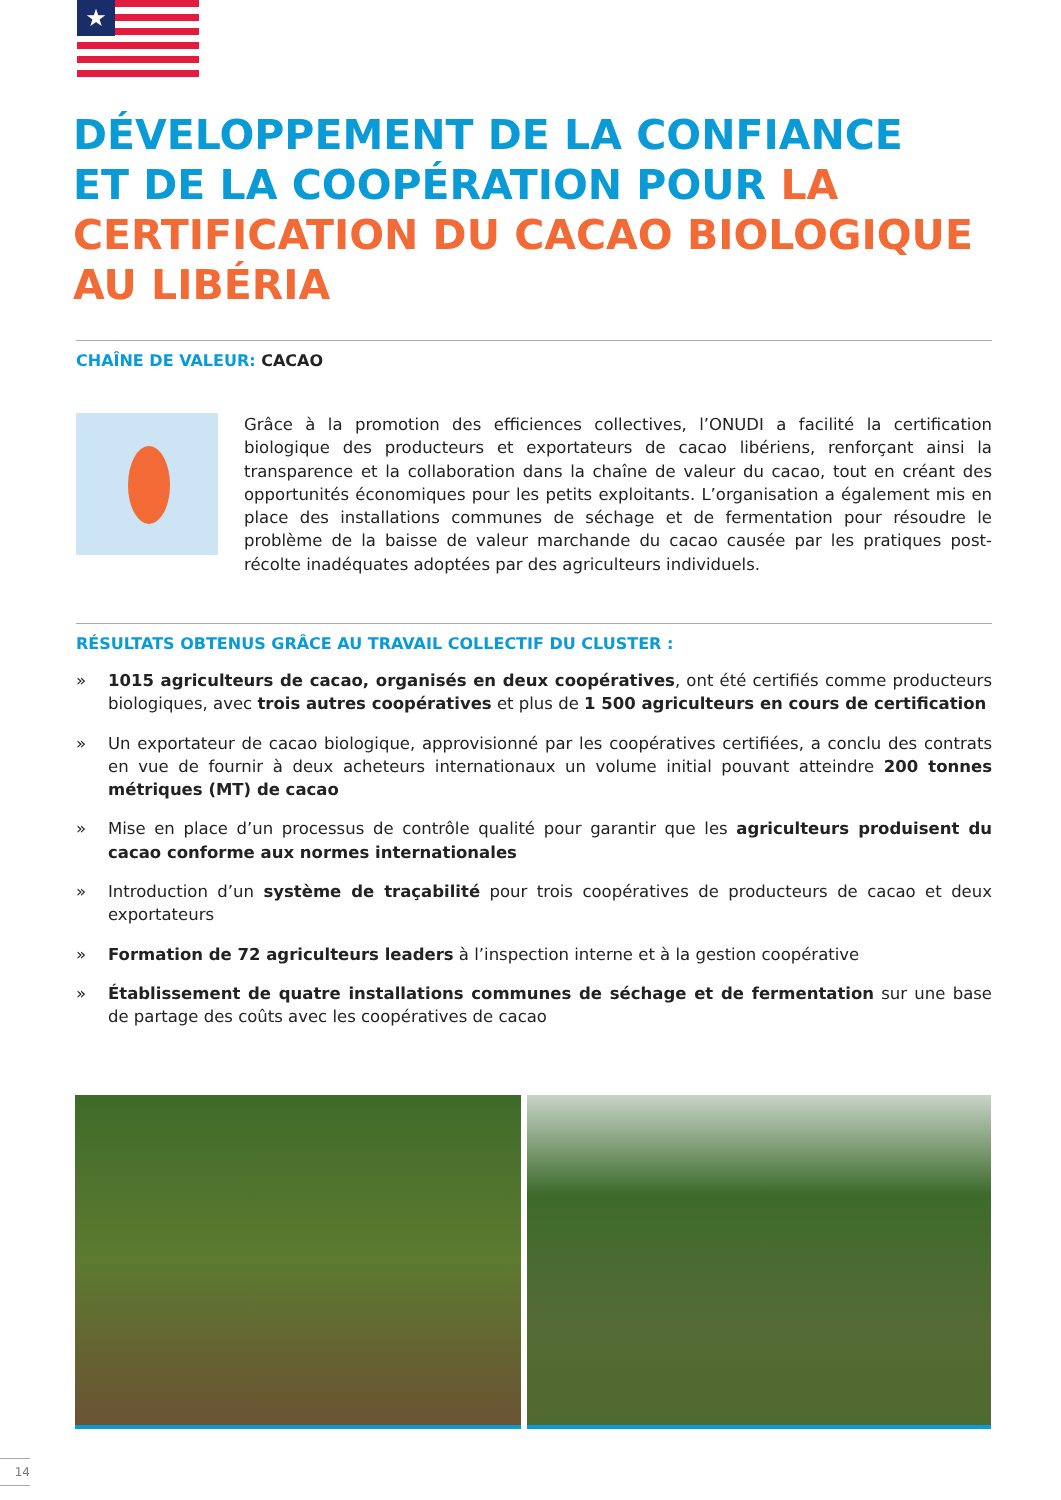★
DÉVELOPPEMENT DE LA CONFIANCE ET DE LA COOPÉRATION POUR LA CERTIFICATION DU CACAO BIOLOGIQUE AU LIBÉRIA
CHAÎNE DE VALEUR: CACAO
Grâce à la promotion des efficiences collectives, l’ONUDI a facilité la certification biologique des producteurs et exportateurs de cacao libériens, renforçant ainsi la transparence et la collaboration dans la chaîne de valeur du cacao, tout en créant des opportunités économiques pour les petits exploitants. L’organisation a également mis en place des installations communes de séchage et de fermentation pour résoudre le problème de la baisse de valeur marchande du cacao causée par les pratiques post-récolte inadéquates adoptées par des agriculteurs individuels.
RÉSULTATS OBTENUS GRÂCE AU TRAVAIL COLLECTIF DU CLUSTER :
» 1015 agriculteurs de cacao, organisés en deux coopératives, ont été certifiés comme producteurs biologiques, avec trois autres coopératives et plus de 1 500 agriculteurs en cours de certification
» Un exportateur de cacao biologique, approvisionné par les coopératives certifiées, a conclu des contrats en vue de fournir à deux acheteurs internationaux un volume initial pouvant atteindre 200 tonnes métriques (MT) de cacao
» Mise en place d’un processus de contrôle qualité pour garantir que les agriculteurs produisent du cacao conforme aux normes internationales
» Introduction d’un système de traçabilité pour trois coopératives de producteurs de cacao et deux exportateurs
» Formation de 72 agriculteurs leaders à l’inspection interne et à la gestion coopérative
» Établissement de quatre installations communes de séchage et de fermentation sur une base de partage des coûts avec les coopératives de cacao
14